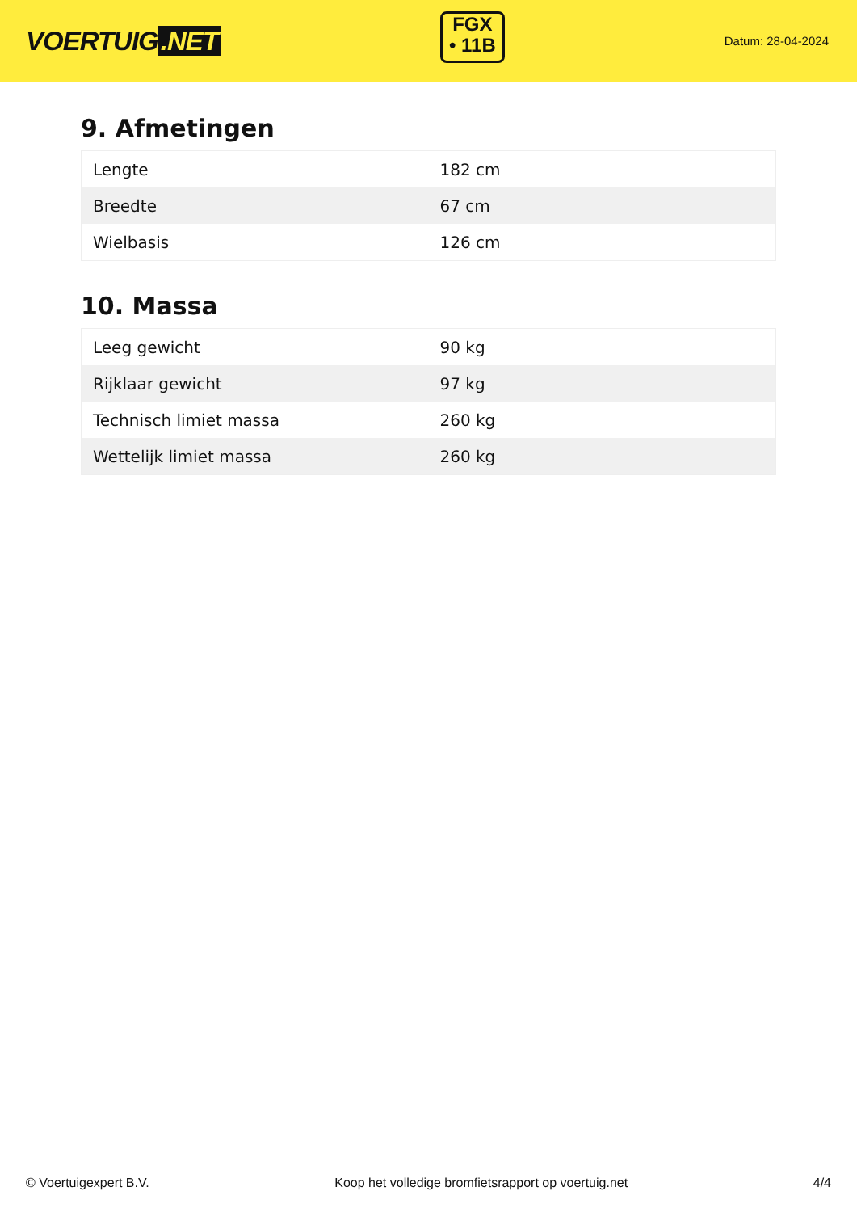VOERTUIG.NET
FGX
• 11B
Datum: 28-04-2024
9. Afmetingen
| Lengte | 182 cm |
| Breedte | 67 cm |
| Wielbasis | 126 cm |
10. Massa
| Leeg gewicht | 90 kg |
| Rijklaar gewicht | 97 kg |
| Technisch limiet massa | 260 kg |
| Wettelijk limiet massa | 260 kg |
© Voertuigexpert B.V. Koop het volledige bromfietsrapport op voertuig.net 4/4